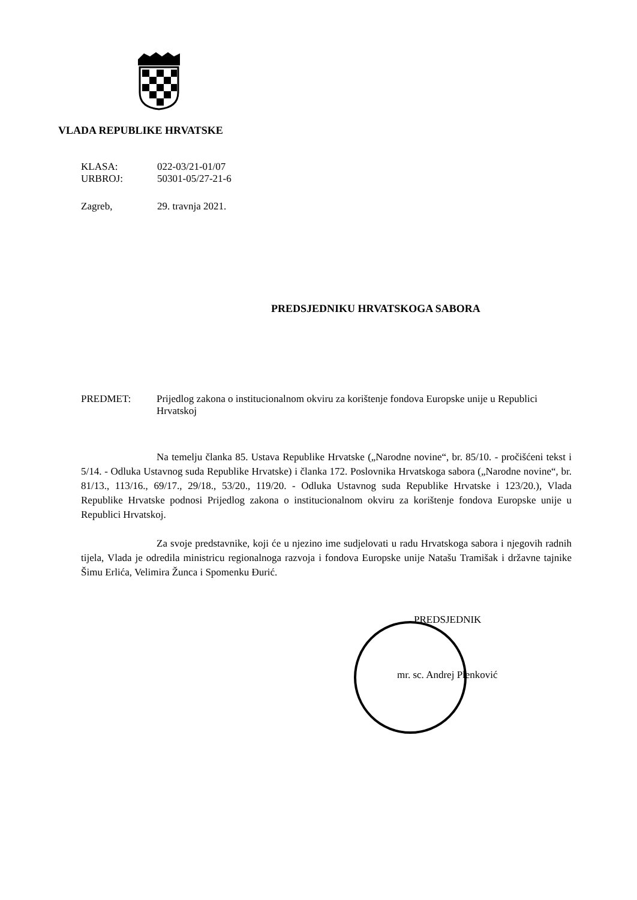VLADA REPUBLIKE HRVATSKE
| KLASA: | 022-03/21-01/07 |
| URBROJ: | 50301-05/27-21-6 |
| Zagreb, | 29. travnja 2021. |
PREDSJEDNIKU HRVATSKOGA SABORA
PREDMET: Prijedlog zakona o institucionalnom okviru za korištenje fondova Europske unije u Republici Hrvatskoj
Na temelju članka 85. Ustava Republike Hrvatske („Narodne novine“, br. 85/10. - pročišćeni tekst i 5/14. - Odluka Ustavnog suda Republike Hrvatske) i članka 172. Poslovnika Hrvatskoga sabora („Narodne novine“, br. 81/13., 113/16., 69/17., 29/18., 53/20., 119/20. - Odluka Ustavnog suda Republike Hrvatske i 123/20.), Vlada Republike Hrvatske podnosi Prijedlog zakona o institucionalnom okviru za korištenje fondova Europske unije u Republici Hrvatskoj.
Za svoje predstavnike, koji će u njezino ime sudjelovati u radu Hrvatskoga sabora i njegovih radnih tijela, Vlada je odredila ministricu regionalnoga razvoja i fondova Europske unije Natašu Tramišak i državne tajnike Šimu Erlića, Velimira Žunca i Spomenku Đurić.
PREDSJEDNIK
mr. sc. Andrej Plenković